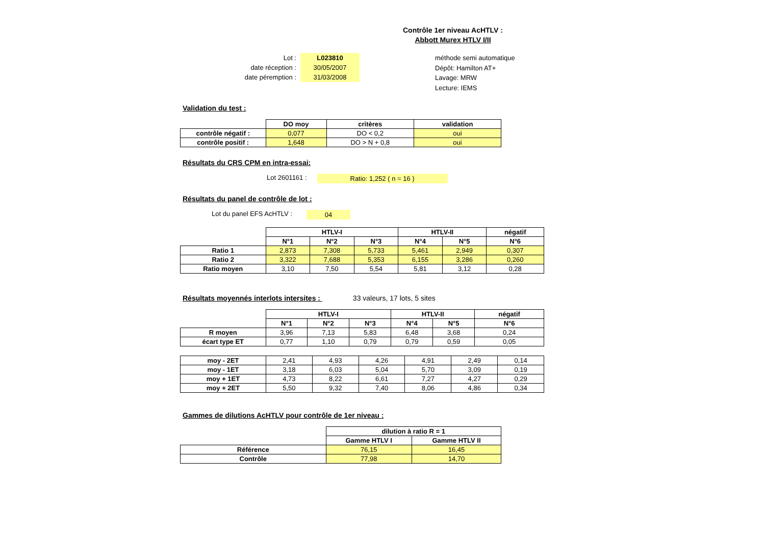Contrôle 1er niveau AcHTLV :
Abbott Murex HTLV I/II
| Lot : | L023810 |
| date réception : | 30/05/2007 |
| date péremption : | 31/03/2008 |
méthode semi automatique
Dépôt: Hamilton AT+
Lavage: MRW
Lecture: IEMS
Validation du test :
| | DO moy | critères | validation |
| contrôle négatif : | 0,077 | DO < 0,2 | oui |
| contrôle positif : | 1,648 | DO > N + 0,8 | oui |
Résultats du CRS CPM en intra-essai:
Lot 2601161 : Ratio: 1,252 ( n = 16 )
Résultats du panel de contrôle de lot :
Lot du panel EFS AcHTLV : 04
| | HTLV-I | | | HTLV-II | | négatif |
| | N°1 | N°2 | N°3 | N°4 | N°5 | N°6 |
| Ratio 1 | 2,873 | 7,308 | 5,733 | 5,461 | 2,949 | 0,307 |
| Ratio 2 | 3,322 | 7,688 | 5,353 | 6,155 | 3,286 | 0,260 |
| Ratio moyen | 3,10 | 7,50 | 5,54 | 5,81 | 3,12 | 0,28 |
Résultats moyennés interlots intersites : 33 valeurs, 17 lots, 5 sites
| | HTLV-I | | | HTLV-II | | négatif |
| | N°1 | N°2 | N°3 | N°4 | N°5 | N°6 |
| R moyen | 3,96 | 7,13 | 5,83 | 6,48 | 3,68 | 0,24 |
| écart type ET | 0,77 | 1,10 | 0,79 | 0,79 | 0,59 | 0,05 |
| moy - 2ET | 2,41 | 4,93 | 4,26 | 4,91 | 2,49 | 0,14 |
| moy - 1ET | 3,18 | 6,03 | 5,04 | 5,70 | 3,09 | 0,19 |
| moy + 1ET | 4,73 | 8,22 | 6,61 | 7,27 | 4,27 | 0,29 |
| moy + 2ET | 5,50 | 9,32 | 7,40 | 8,06 | 4,86 | 0,34 |
Gammes de dilutions AcHTLV pour contrôle de 1er niveau :
| | dilution à ratio R = 1 | |
| | Gamme HTLV I | Gamme HTLV II |
| Référence | 76,15 | 16,45 |
| Contrôle | 77,98 | 14,70 |